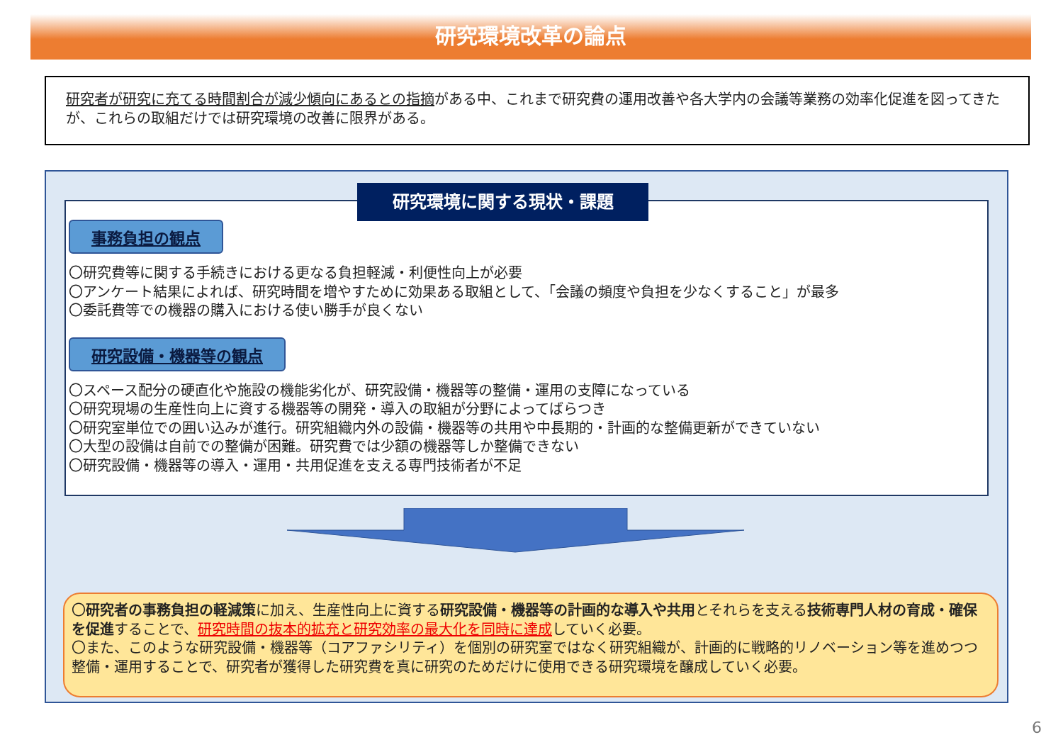研究環境改革の論点
研究者が研究に充てる時間割合が減少傾向にあるとの指摘がある中、これまで研究費の運用改善や各大学内の会議等業務の効率化促進を図ってきたが、これらの取組だけでは研究環境の改善に限界がある。
研究環境に関する現状・課題
事務負担の観点
〇研究費等に関する手続きにおける更なる負担軽減・利便性向上が必要
〇アンケート結果によれば、研究時間を増やすために効果ある取組として、「会議の頻度や負担を少なくすること」が最多
〇委託費等での機器の購入における使い勝手が良くない
研究設備・機器等の観点
〇スペース配分の硬直化や施設の機能劣化が、研究設備・機器等の整備・運用の支障になっている
〇研究現場の生産性向上に資する機器等の開発・導入の取組が分野によってばらつき
〇研究室単位での囲い込みが進行。研究組織内外の設備・機器等の共用や中長期的・計画的な整備更新ができていない
〇大型の設備は自前での整備が困難。研究費では少額の機器等しか整備できない
〇研究設備・機器等の導入・運用・共用促進を支える専門技術者が不足
〇研究者の事務負担の軽減策に加え、生産性向上に資する研究設備・機器等の計画的な導入や共用とそれらを支える技術専門人材の育成・確保を促進することで、研究時間の抜本的拡充と研究効率の最大化を同時に達成していく必要。
〇また、このような研究設備・機器等（コアファシリティ）を個別の研究室ではなく研究組織が、計画的に戦略的リノベーション等を進めつつ整備・運用することで、研究者が獲得した研究費を真に研究のためだけに使用できる研究環境を醸成していく必要。
6